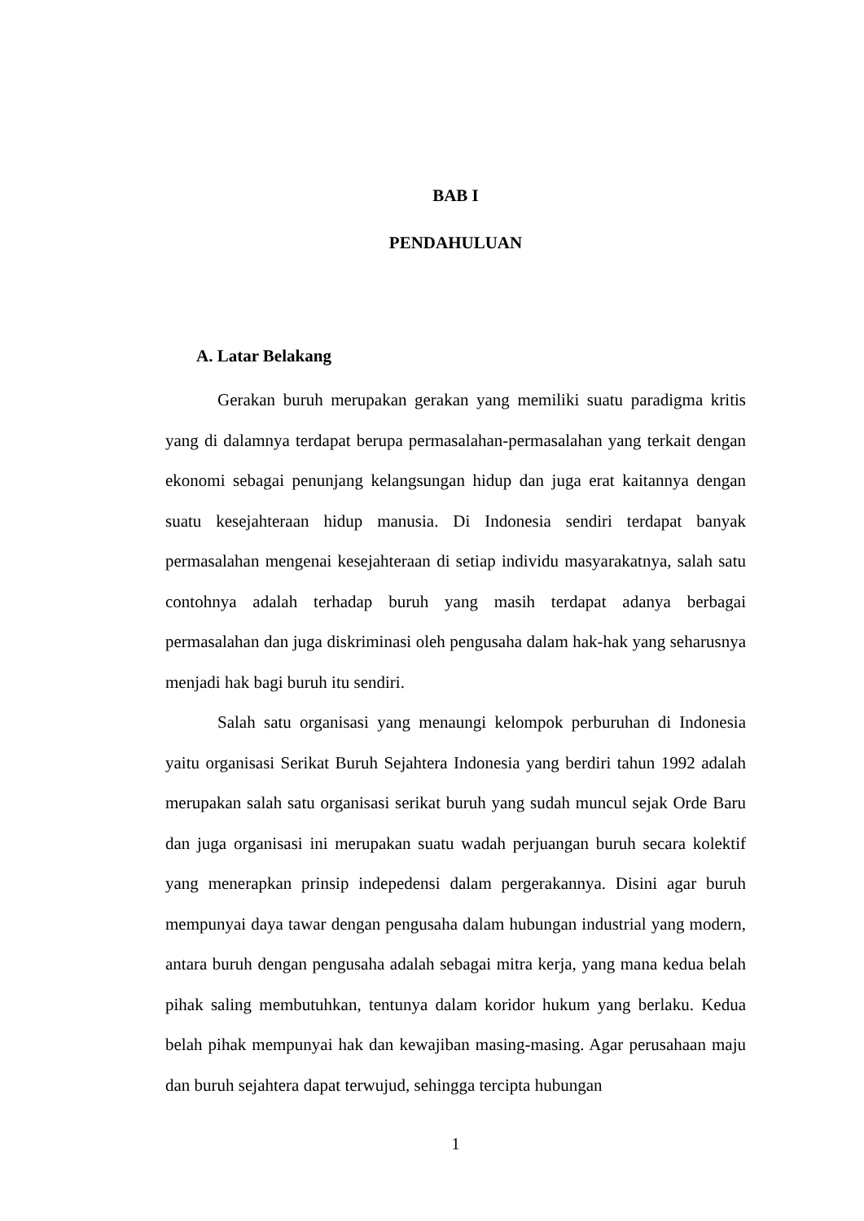BAB I
PENDAHULUAN
A. Latar Belakang
Gerakan buruh merupakan gerakan yang memiliki suatu paradigma kritis yang di dalamnya terdapat berupa permasalahan-permasalahan yang terkait dengan ekonomi sebagai penunjang kelangsungan hidup dan juga erat kaitannya dengan suatu kesejahteraan hidup manusia. Di Indonesia sendiri terdapat banyak permasalahan mengenai kesejahteraan di setiap individu masyarakatnya, salah satu contohnya adalah terhadap buruh yang masih terdapat adanya berbagai permasalahan dan juga diskriminasi oleh pengusaha dalam hak-hak yang seharusnya menjadi hak bagi buruh itu sendiri.
Salah satu organisasi yang menaungi kelompok perburuhan di Indonesia yaitu organisasi Serikat Buruh Sejahtera Indonesia yang berdiri tahun 1992 adalah merupakan salah satu organisasi serikat buruh yang sudah muncul sejak Orde Baru dan juga organisasi ini merupakan suatu wadah perjuangan buruh secara kolektif yang menerapkan prinsip indepedensi dalam pergerakannya. Disini agar buruh mempunyai daya tawar dengan pengusaha dalam hubungan industrial yang modern, antara buruh dengan pengusaha adalah sebagai mitra kerja, yang mana kedua belah pihak saling membutuhkan, tentunya dalam koridor hukum yang berlaku. Kedua belah pihak mempunyai hak dan kewajiban masing-masing. Agar perusahaan maju dan buruh sejahtera dapat terwujud, sehingga tercipta hubungan
1